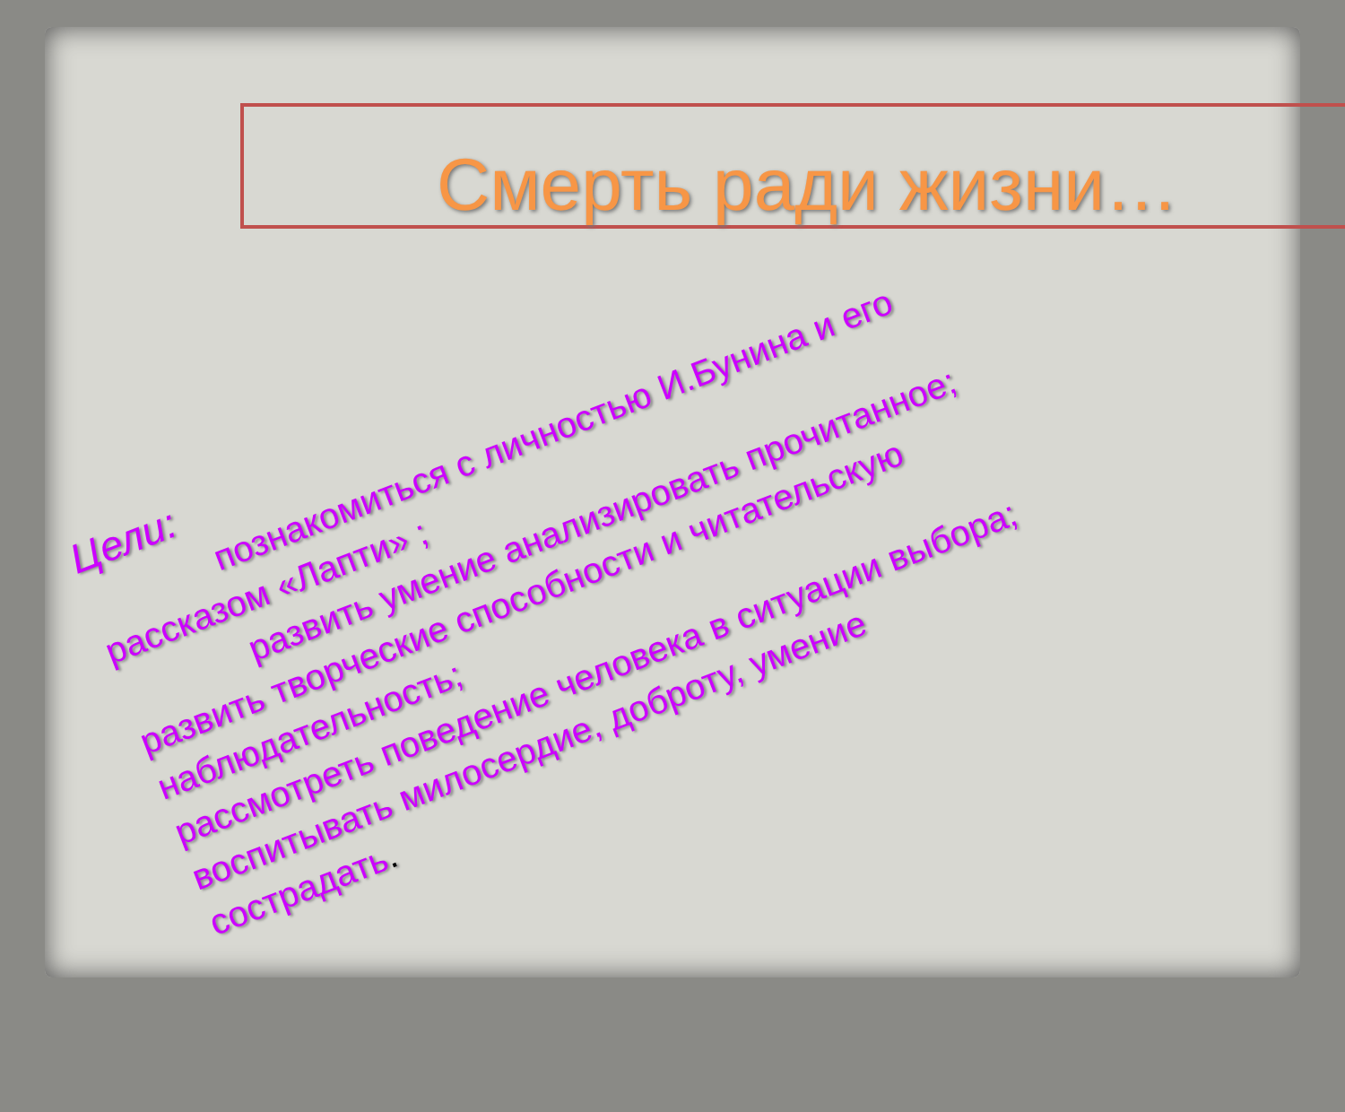Смерть ради жизни…
Цели:
познакомиться с личностью И.Бунина и его
рассказом «Лапти» ;
развить умение анализировать прочитанное;
развить творческие способности и читательскую наблюдательность;
рассмотреть поведение человека в ситуации выбора;
воспитывать милосердие, доброту, умение
сострадать.